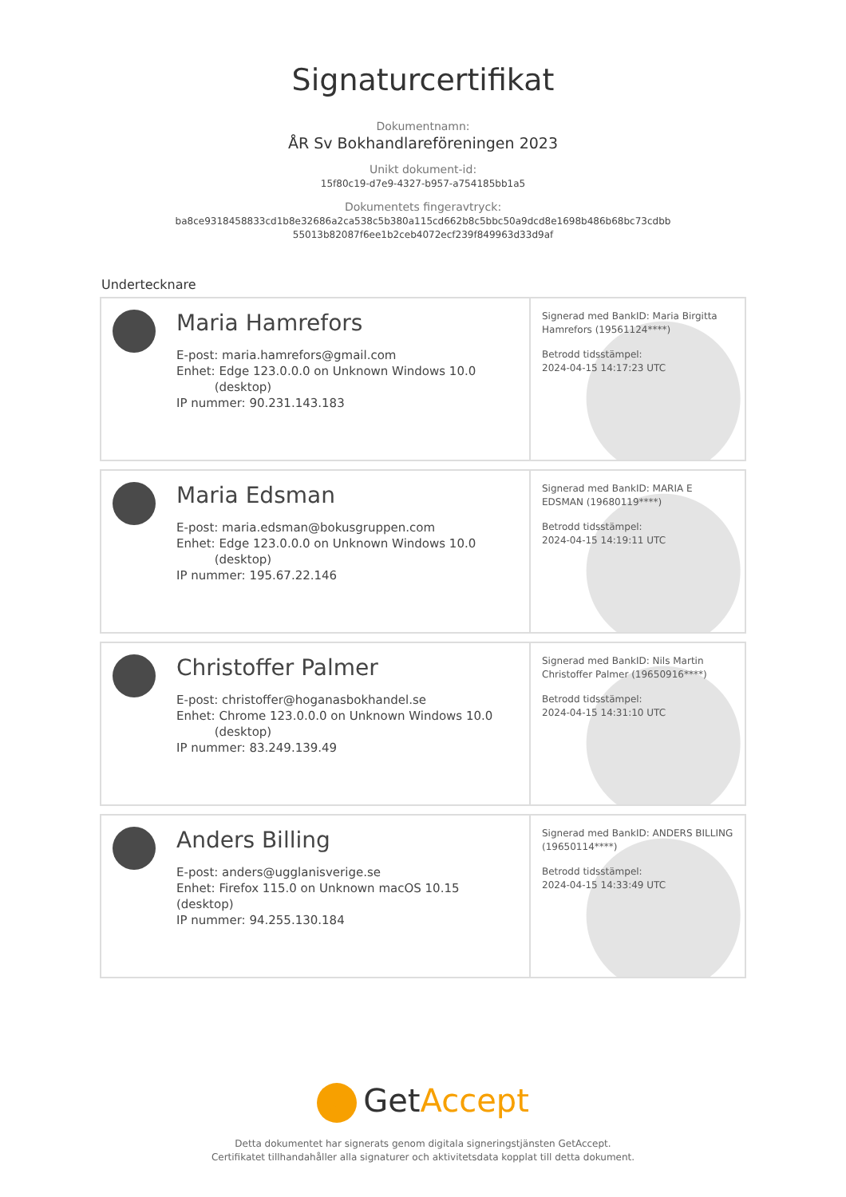Signaturcertifikat
Dokumentnamn:
ÅR Sv Bokhandlareföreningen 2023
Unikt dokument-id:
15f80c19-d7e9-4327-b957-a754185bb1a5
Dokumentets fingeravtryck:
ba8ce9318458833cd1b8e32686a2ca538c5b380a115cd662b8c5bbc50a9dcd8e1698b486b68bc73cdbb
55013b82087f6ee1b2ceb4072ecf239f849963d33d9af
Undertecknare
Maria Hamrefors
E-post: maria.hamrefors@gmail.com
Enhet: Edge 123.0.0.0 on Unknown Windows 10.0
(desktop)
IP nummer: 90.231.143.183
Signerad med BankID: Maria Birgitta Hamrefors (19561124****)
Betrodd tidsstämpel:
2024-04-15 14:17:23 UTC
Maria Edsman
E-post: maria.edsman@bokusgruppen.com
Enhet: Edge 123.0.0.0 on Unknown Windows 10.0
(desktop)
IP nummer: 195.67.22.146
Signerad med BankID: MARIA E EDSMAN (19680119****)
Betrodd tidsstämpel:
2024-04-15 14:19:11 UTC
Christoffer Palmer
E-post: christoffer@hoganasbokhandel.se
Enhet: Chrome 123.0.0.0 on Unknown Windows 10.0
(desktop)
IP nummer: 83.249.139.49
Signerad med BankID: Nils Martin Christoffer Palmer (19650916****)
Betrodd tidsstämpel:
2024-04-15 14:31:10 UTC
Anders Billing
E-post: anders@ugglanisverige.se
Enhet: Firefox 115.0 on Unknown macOS 10.15 (desktop)
IP nummer: 94.255.130.184
Signerad med BankID: ANDERS BILLING (19650114****)
Betrodd tidsstämpel:
2024-04-15 14:33:49 UTC
✓ GetAccept
Detta dokumentet har signerats genom digitala signeringstjänsten GetAccept.
Certifikatet tillhandahåller alla signaturer och aktivitetsdata kopplat till detta dokument.